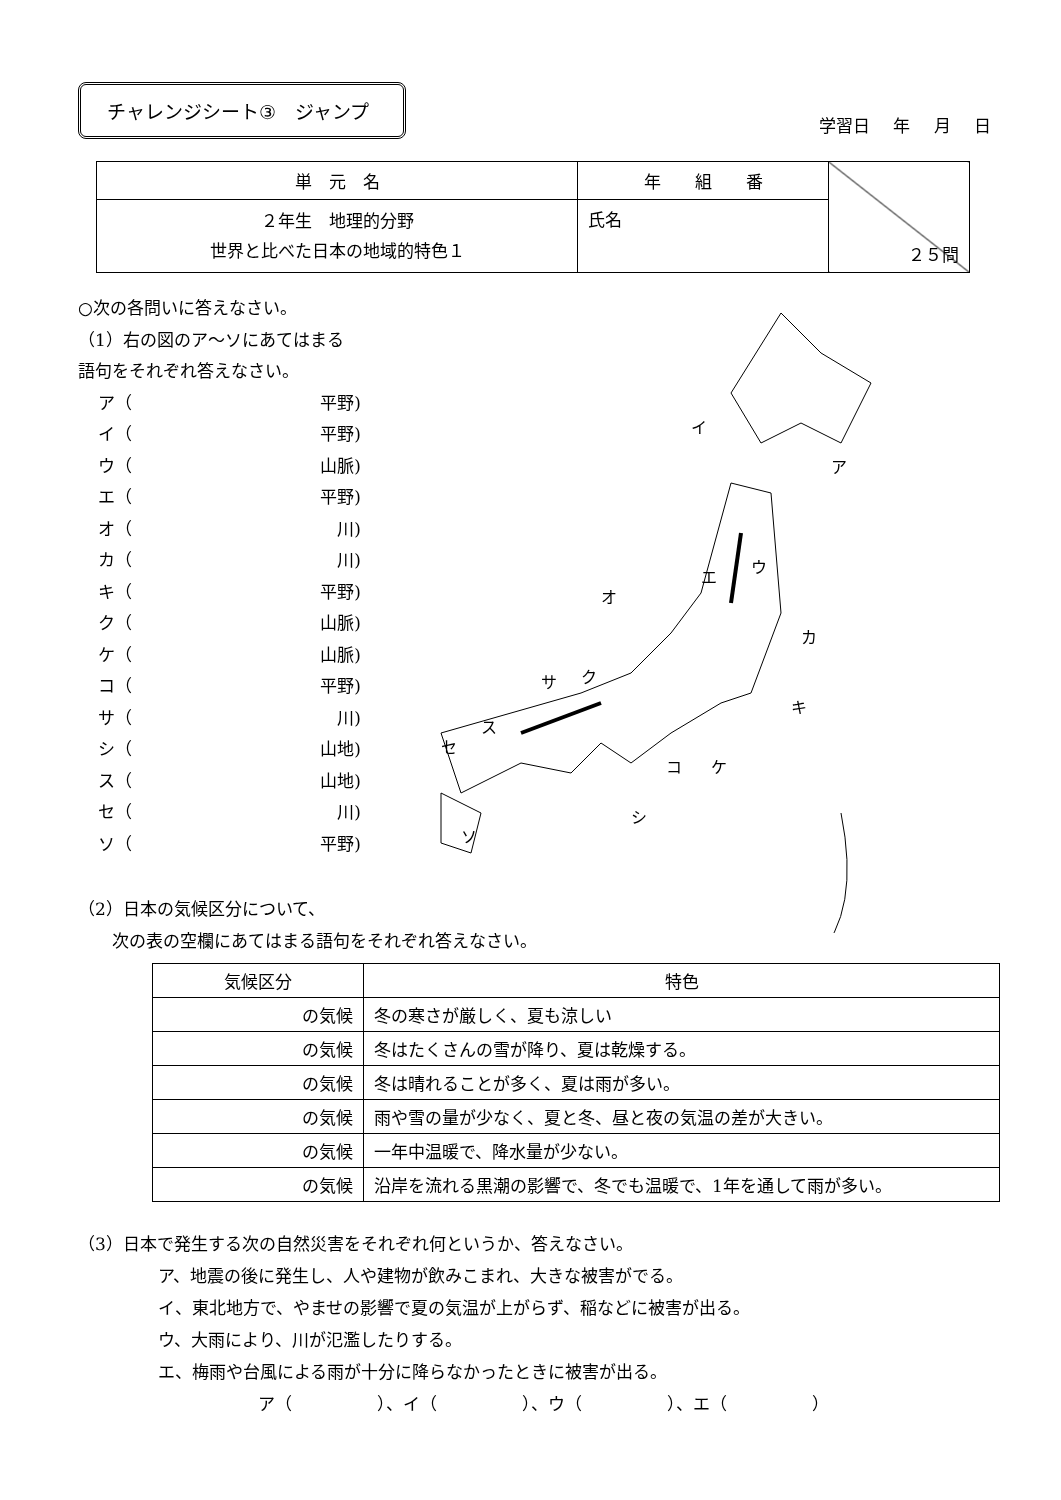チャレンジシート③　ジャンプ
学習日 年 月 日
| 単 元 名 | 年 組 番 | ２５問 |
| ２年生 地理的分野 世界と比べた日本の地域的特色１ | 氏名 | |
○次の各問いに答えなさい。
（1）右の図のア～ソにあてはまる
語句をそれぞれ答えなさい。
ア（ 平野)
イ（ 平野)
ウ（ 山脈)
エ（ 平野)
オ（ 川)
カ（ 川)
キ（ 平野)
ク（ 山脈)
ケ（ 山脈)
コ（ 平野)
サ（ 川)
シ（ 山地)
ス（ 山地)
セ（ 川)
ソ（ 平野)
エ
ウ
イ
ア
オ
カ
キ
ク
サ
ス
セ
コ
ケ
シ
ソ
（2）日本の気候区分について、
　　次の表の空欄にあてはまる語句をそれぞれ答えなさい。
| 気候区分 | 特色 |
| --- | --- |
| の気候 | 冬の寒さが厳しく、夏も涼しい |
| の気候 | 冬はたくさんの雪が降り、夏は乾燥する。 |
| の気候 | 冬は晴れることが多く、夏は雨が多い。 |
| の気候 | 雨や雪の量が少なく、夏と冬、昼と夜の気温の差が大きい。 |
| の気候 | 一年中温暖で、降水量が少ない。 |
| の気候 | 沿岸を流れる黒潮の影響で、冬でも温暖で、1年を通して雨が多い。 |
（3）日本で発生する次の自然災害をそれぞれ何というか、答えなさい。
ア、地震の後に発生し、人や建物が飲みこまれ、大きな被害がでる。
イ、東北地方で、やませの影響で夏の気温が上がらず、稲などに被害が出る。
ウ、大雨により、川が氾濫したりする。
エ、梅雨や台風による雨が十分に降らなかったときに被害が出る。
ア（　　　　　）、イ（　　　　　）、ウ（　　　　　）、エ（　　　　　）